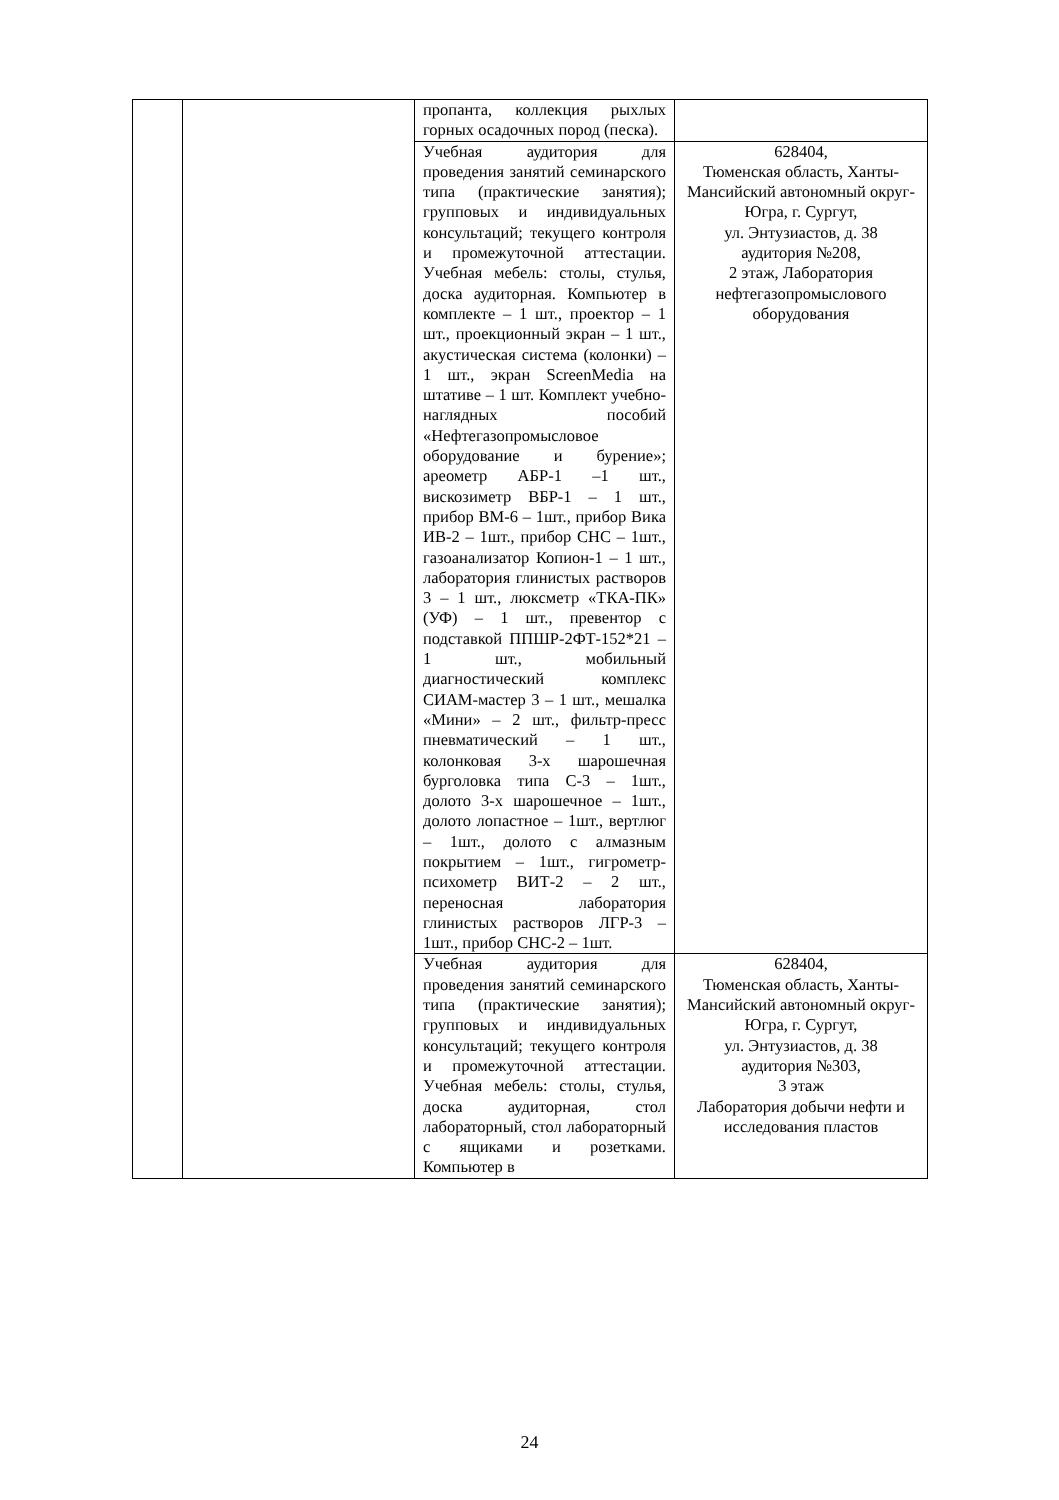| | | пропанта, коллекция рыхлых горных осадочных пород (песка). | |
| | | Учебная аудитория для проведения занятий семинарского типа (практические занятия); групповых и индивидуальных консультаций; текущего контроля и промежуточной аттестации. Учебная мебель: столы, стулья, доска аудиторная. Компьютер в комплекте – 1 шт., проектор – 1 шт., проекционный экран – 1 шт., акустическая система (колонки) – 1 шт., экран ScreenMedia на штативе – 1 шт. Комплект учебно-наглядных пособий «Нефтегазопромысловое оборудование и бурение»; ареометр АБР-1 –1 шт., вискозиметр ВБР-1 – 1 шт., прибор ВМ-6 – 1шт., прибор Вика ИВ-2 – 1шт., прибор СНС – 1шт., газоанализатор Копион-1 – 1 шт., лаборатория глинистых растворов 3 – 1 шт., люксметр «ТКА-ПК» (УФ) – 1 шт., превентор с подставкой ППШР-2ФТ-152*21 – 1 шт., мобильный диагностический комплекс СИАМ-мастер 3 – 1 шт., мешалка «Мини» – 2 шт., фильтр-пресс пневматический – 1 шт., колонковая 3-х шарошечная бурголовка типа С-3 – 1шт., долото 3-х шарошечное – 1шт., долото лопастное – 1шт., вертлюг – 1шт., долото с алмазным покрытием – 1шт., гигрометр-психометр ВИТ-2 – 2 шт., переносная лаборатория глинистых растворов ЛГР-3 – 1шт., прибор СНС-2 – 1шт. | 628404, Тюменская область, Ханты-Мансийский автономный округ-Югра, г. Сургут, ул. Энтузиастов, д. 38 аудитория №208, 2 этаж, Лаборатория нефтегазопромыслового оборудования |
| | | Учебная аудитория для проведения занятий семинарского типа (практические занятия); групповых и индивидуальных консультаций; текущего контроля и промежуточной аттестации. Учебная мебель: столы, стулья, доска аудиторная, стол лабораторный, стол лабораторный с ящиками и розетками. Компьютер в | 628404, Тюменская область, Ханты-Мансийский автономный округ-Югра, г. Сургут, ул. Энтузиастов, д. 38 аудитория №303, 3 этаж Лаборатория добычи нефти и исследования пластов |
24